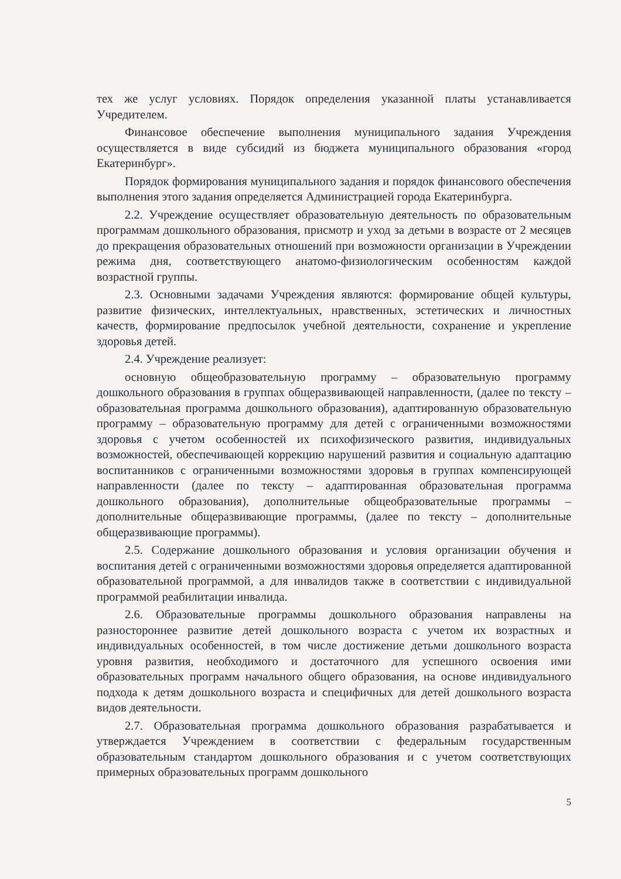тех же услуг условиях. Порядок определения указанной платы устанавливается Учредителем.
Финансовое обеспечение выполнения муниципального задания Учреждения осуществляется в виде субсидий из бюджета муниципального образования «город Екатеринбург».
Порядок формирования муниципального задания и порядок финансового обеспечения выполнения этого задания определяется Администрацией города Екатеринбурга.
2.2. Учреждение осуществляет образовательную деятельность по образовательным программам дошкольного образования, присмотр и уход за детьми в возрасте от 2 месяцев до прекращения образовательных отношений при возможности организации в Учреждении режима дня, соответствующего анатомо-физиологическим особенностям каждой возрастной группы.
2.3. Основными задачами Учреждения являются: формирование общей культуры, развитие физических, интеллектуальных, нравственных, эстетических и личностных качеств, формирование предпосылок учебной деятельности, сохранение и укрепление здоровья детей.
2.4. Учреждение реализует:
основную общеобразовательную программу – образовательную программу дошкольного образования в группах общеразвивающей направленности, (далее по тексту – образовательная программа дошкольного образования), адаптированную образовательную программу – образовательную программу для детей с ограниченными возможностями здоровья с учетом особенностей их психофизического развития, индивидуальных возможностей, обеспечивающей коррекцию нарушений развития и социальную адаптацию воспитанников с ограниченными возможностями здоровья в группах компенсирующей направленности (далее по тексту – адаптированная образовательная программа дошкольного образования), дополнительные общеобразовательные программы – дополнительные общеразвивающие программы, (далее по тексту – дополнительные общеразвивающие программы).
2.5. Содержание дошкольного образования и условия организации обучения и воспитания детей с ограниченными возможностями здоровья определяется адаптированной образовательной программой, а для инвалидов также в соответствии с индивидуальной программой реабилитации инвалида.
2.6. Образовательные программы дошкольного образования направлены на разностороннее развитие детей дошкольного возраста с учетом их возрастных и индивидуальных особенностей, в том числе достижение детьми дошкольного возраста уровня развития, необходимого и достаточного для успешного освоения ими образовательных программ начального общего образования, на основе индивидуального подхода к детям дошкольного возраста и специфичных для детей дошкольного возраста видов деятельности.
2.7. Образовательная программа дошкольного образования разрабатывается и утверждается Учреждением в соответствии с федеральным государственным образовательным стандартом дошкольного образования и с учетом соответствующих примерных образовательных программ дошкольного
5